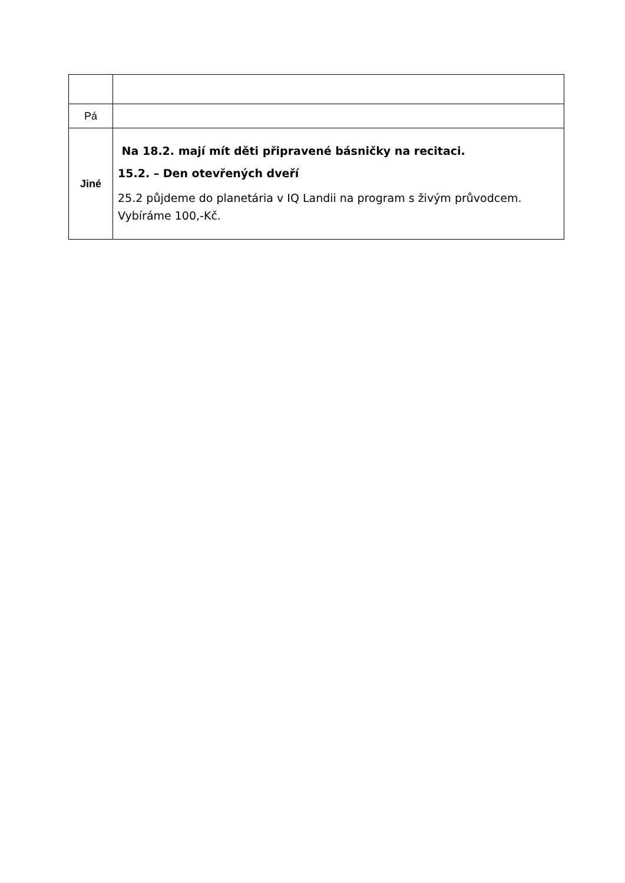| Pá | |
| Jiné | Na 18.2. mají mít děti připravené básničky na recitaci. 15.2. – Den otevřených dveří 25.2 půjdeme do planetária v IQ Landii na program s živým průvodcem. Vybíráme 100,-Kč. |